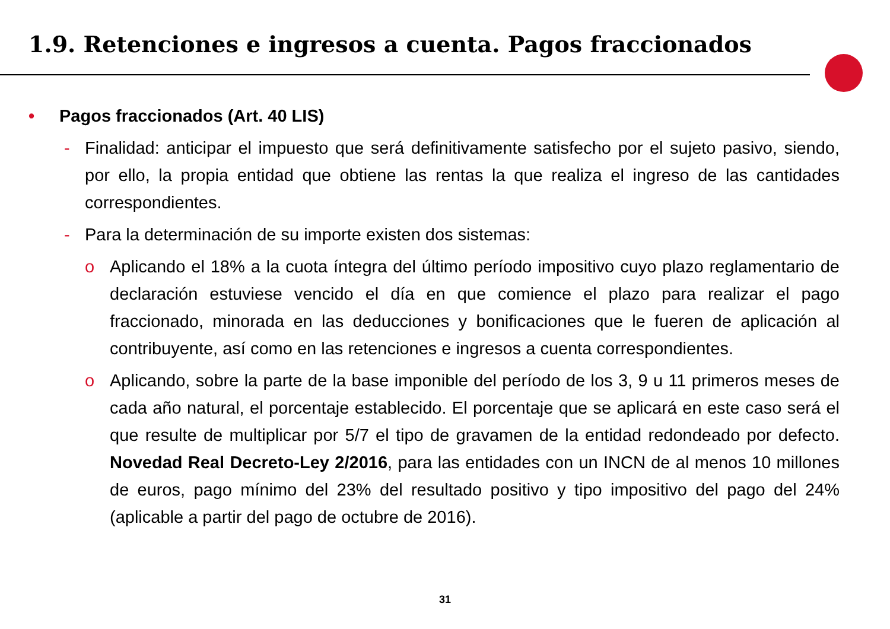1.9. Retenciones e ingresos a cuenta. Pagos fraccionados
• Pagos fraccionados (Art. 40 LIS)
- Finalidad: anticipar el impuesto que será definitivamente satisfecho por el sujeto pasivo, siendo, por ello, la propia entidad que obtiene las rentas la que realiza el ingreso de las cantidades correspondientes.
- Para la determinación de su importe existen dos sistemas:
o Aplicando el 18% a la cuota íntegra del último período impositivo cuyo plazo reglamentario de declaración estuviese vencido el día en que comience el plazo para realizar el pago fraccionado, minorada en las deducciones y bonificaciones que le fueren de aplicación al contribuyente, así como en las retenciones e ingresos a cuenta correspondientes.
o Aplicando, sobre la parte de la base imponible del período de los 3, 9 u 11 primeros meses de cada año natural, el porcentaje establecido. El porcentaje que se aplicará en este caso será el que resulte de multiplicar por 5/7 el tipo de gravamen de la entidad redondeado por defecto. Novedad Real Decreto-Ley 2/2016, para las entidades con un INCN de al menos 10 millones de euros, pago mínimo del 23% del resultado positivo y tipo impositivo del pago del 24% (aplicable a partir del pago de octubre de 2016).
31